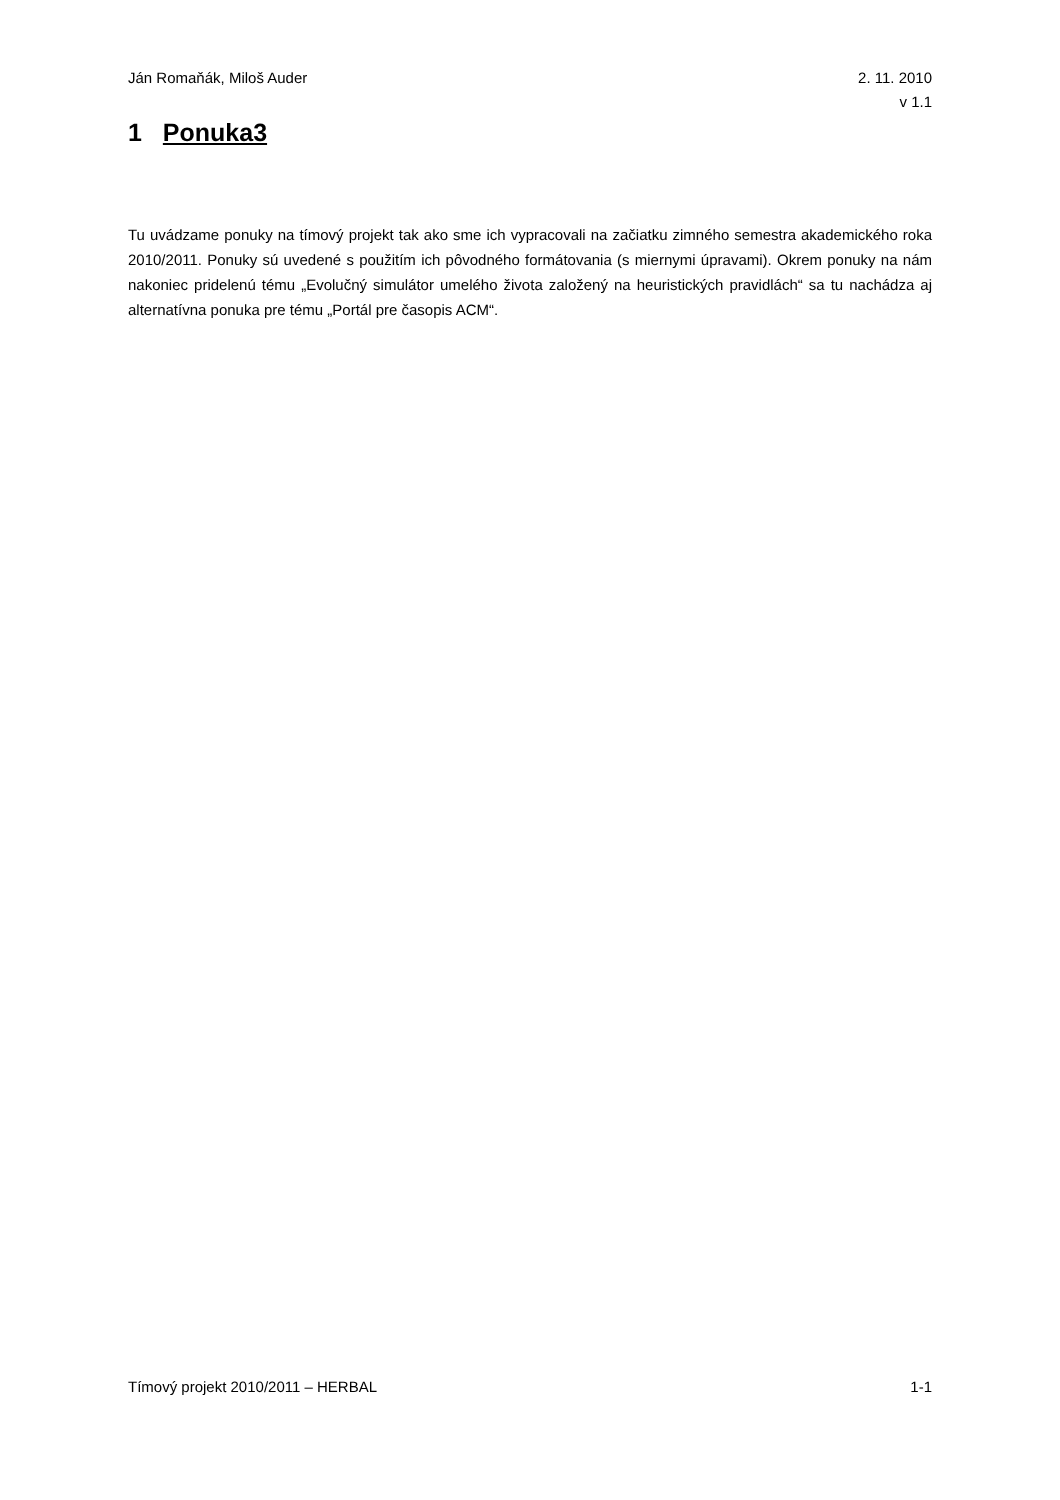Ján Romaňák, Miloš Auder 2. 11. 2010
v 1.1
1 Ponuka3
Tu uvádzame ponuky na tímový projekt tak ako sme ich vypracovali na začiatku zimného semestra akademického roka 2010/2011. Ponuky sú uvedené s použitím ich pôvodného formátovania (s miernymi úpravami). Okrem ponuky na nám nakoniec pridelenú tému „Evolučný simulátor umelého života založený na heuristických pravidlách“ sa tu nachádza aj alternatívna ponuka pre tému „Portál pre časopis ACM“.
Tímový projekt 2010/2011 – HERBAL
1-1